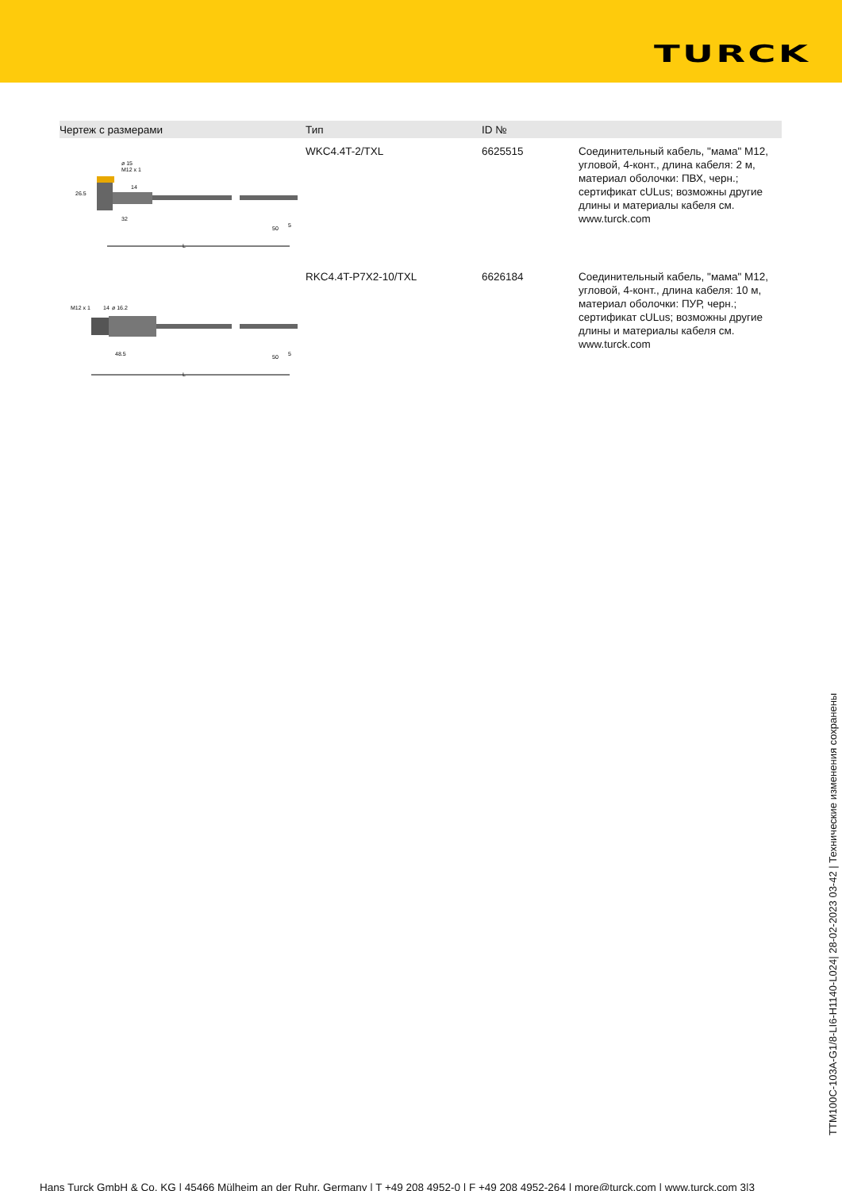TURCK
| Чертеж с размерами | Тип | ID № | |
| --- | --- | --- | --- |
| 32 50 26.5 ø 15 M12 x 1 14 L 5 | WKC4.4T-2/TXL | 6625515 | Соединительный кабель, "мама" M12, угловой, 4-конт., длина кабеля: 2 м, материал оболочки: ПВХ, черн.; сертификат cULus; возможны другие длины и материалы кабеля см. www.turck.com |
| 48.5 50 M12 x 1 14 ø 16.2 L 5 | RKC4.4T-P7X2-10/TXL | 6626184 | Соединительный кабель, "мама" M12, угловой, 4-конт., длина кабеля: 10 м, материал оболочки: ПУР, черн.; сертификат cULus; возможны другие длины и материалы кабеля см. www.turck.com |
TTM100C-103A-G1/8-LI6-H1140-L024| 28-02-2023 03-42 | Технические изменения сохранены
Hans Turck GmbH & Co. KG | 45466 Mülheim an der Ruhr, Germany | T +49 208 4952-0 | F +49 208 4952-264 | more@turck.com | www.turck.com 3|3